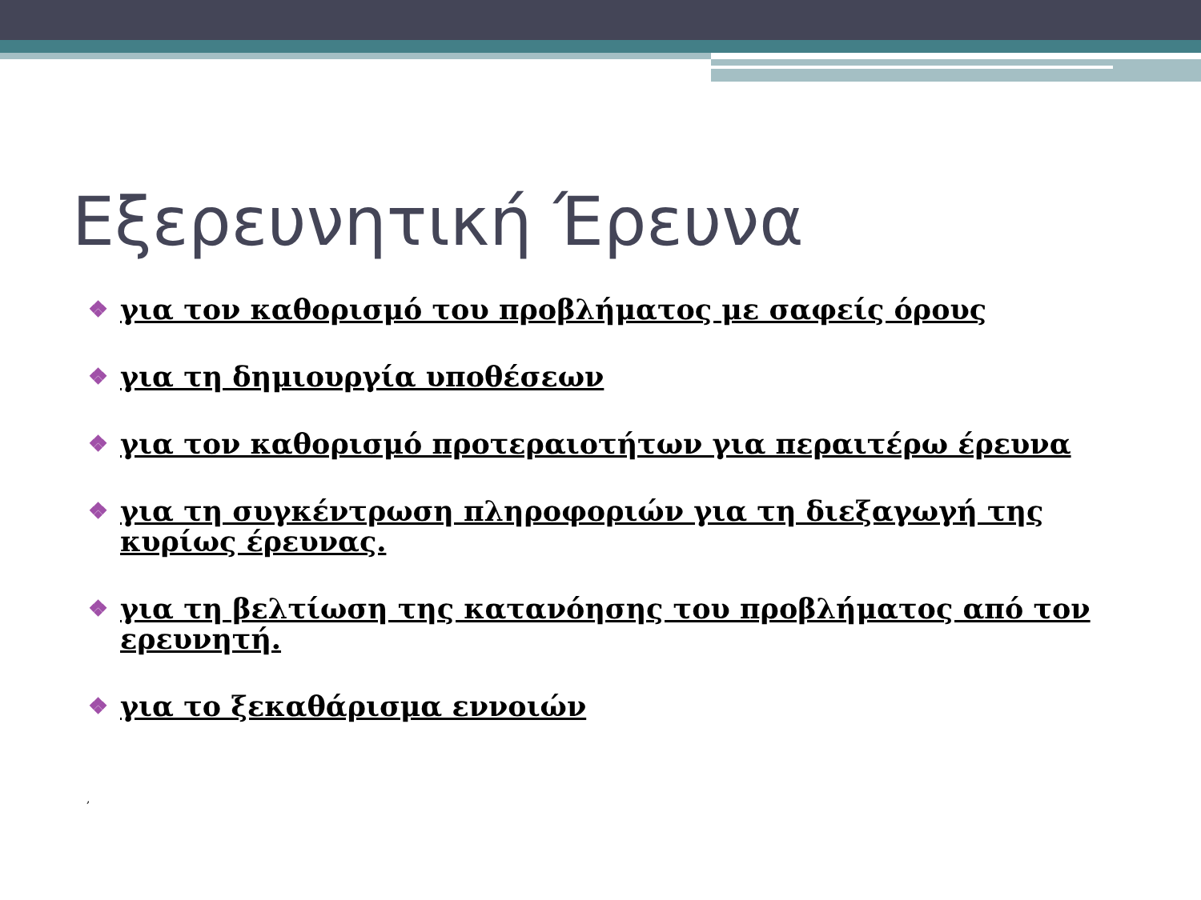Εξερευνητική Έρευνα
❖ για τον καθορισμό του προβλήματος με σαφείς όρους
❖ για τη δημιουργία υποθέσεων
❖ για τον καθορισμό προτεραιοτήτων για περαιτέρω έρευνα
❖ για τη συγκέντρωση πληροφοριών για τη διεξαγωγή της κυρίως έρευνας.
❖ για τη βελτίωση της κατανόησης του προβλήματος από τον ερευνητή.
❖ για το ξεκαθάρισμα εννοιών
,